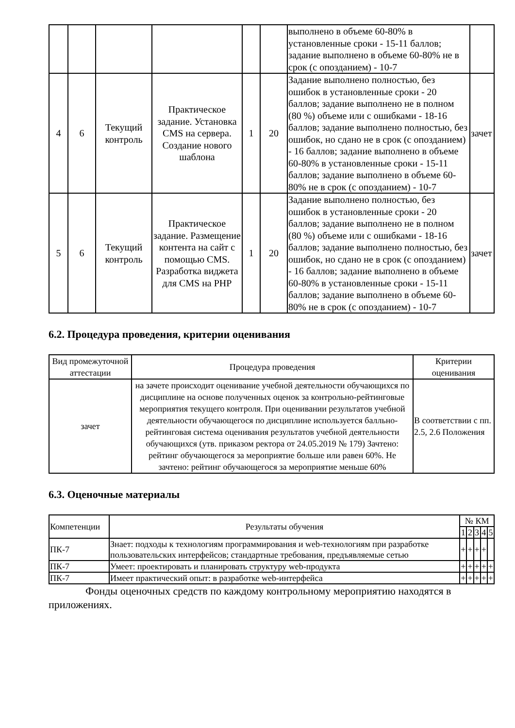| | | | | | | выполнено в объеме 60-80% в установленные сроки - 15-11 баллов; задание выполнено в объеме 60-80% не в срок (с опозданием) - 10-7 | |
| 4 | 6 | Текущий контроль | Практическое задание. Установка CMS на сервера. Создание нового шаблона | 1 | 20 | Задание выполнено полностью, без ошибок в установленные сроки - 20 баллов; задание выполнено не в полном (80 %) объеме или с ошибками - 18-16 баллов; задание выполнено полностью, без ошибок, но сдано не в срок (с опозданием) - 16 баллов; задание выполнено в объеме 60-80% в установленные сроки - 15-11 баллов; задание выполнено в объеме 60-80% не в срок (с опозданием) - 10-7 | зачет |
| 5 | 6 | Текущий контроль | Практическое задание. Размещение контента на сайт с помощью CMS. Разработка виджета для CMS на PHP | 1 | 20 | Задание выполнено полностью, без ошибок в установленные сроки - 20 баллов; задание выполнено не в полном (80 %) объеме или с ошибками - 18-16 баллов; задание выполнено полностью, без ошибок, но сдано не в срок (с опозданием) - 16 баллов; задание выполнено в объеме 60-80% в установленные сроки - 15-11 баллов; задание выполнено в объеме 60-80% не в срок (с опозданием) - 10-7 | зачет |
6.2. Процедура проведения, критерии оценивания
| Вид промежуточной аттестации | Процедура проведения | Критерии оценивания |
| --- | --- | --- |
| зачет | на зачете происходит оценивание учебной деятельности обучающихся по дисциплине на основе полученных оценок за контрольно-рейтинговые мероприятия текущего контроля. При оценивании результатов учебной деятельности обучающегося по дисциплине используется балльно-рейтинговая система оценивания результатов учебной деятельности обучающихся (утв. приказом ректора от 24.05.2019 № 179) Зачтено: рейтинг обучающегося за мероприятие больше или равен 60%. Не зачтено: рейтинг обучающегося за мероприятие меньше 60% | В соответствии с пп. 2.5, 2.6 Положения |
6.3. Оценочные материалы
| Компетенции | Результаты обучения | № КМ | | | | |
| --- | --- | --- | --- | --- | --- | --- |
| | | 1 | 2 | 3 | 4 | 5 |
| ПК-7 | Знает: подходы к технологиям программирования и web-технологиям при разработке пользовательских интерфейсов; стандартные требования, предъявляемые сетью | + | + | + | + | |
| ПК-7 | Умеет: проектировать и планировать структуру web-продукта | + | + | + | + | + |
| ПК-7 | Имеет практический опыт: в разработке web-интерфейса | + | + | + | + | + |
Фонды оценочных средств по каждому контрольному мероприятию находятся в приложениях.